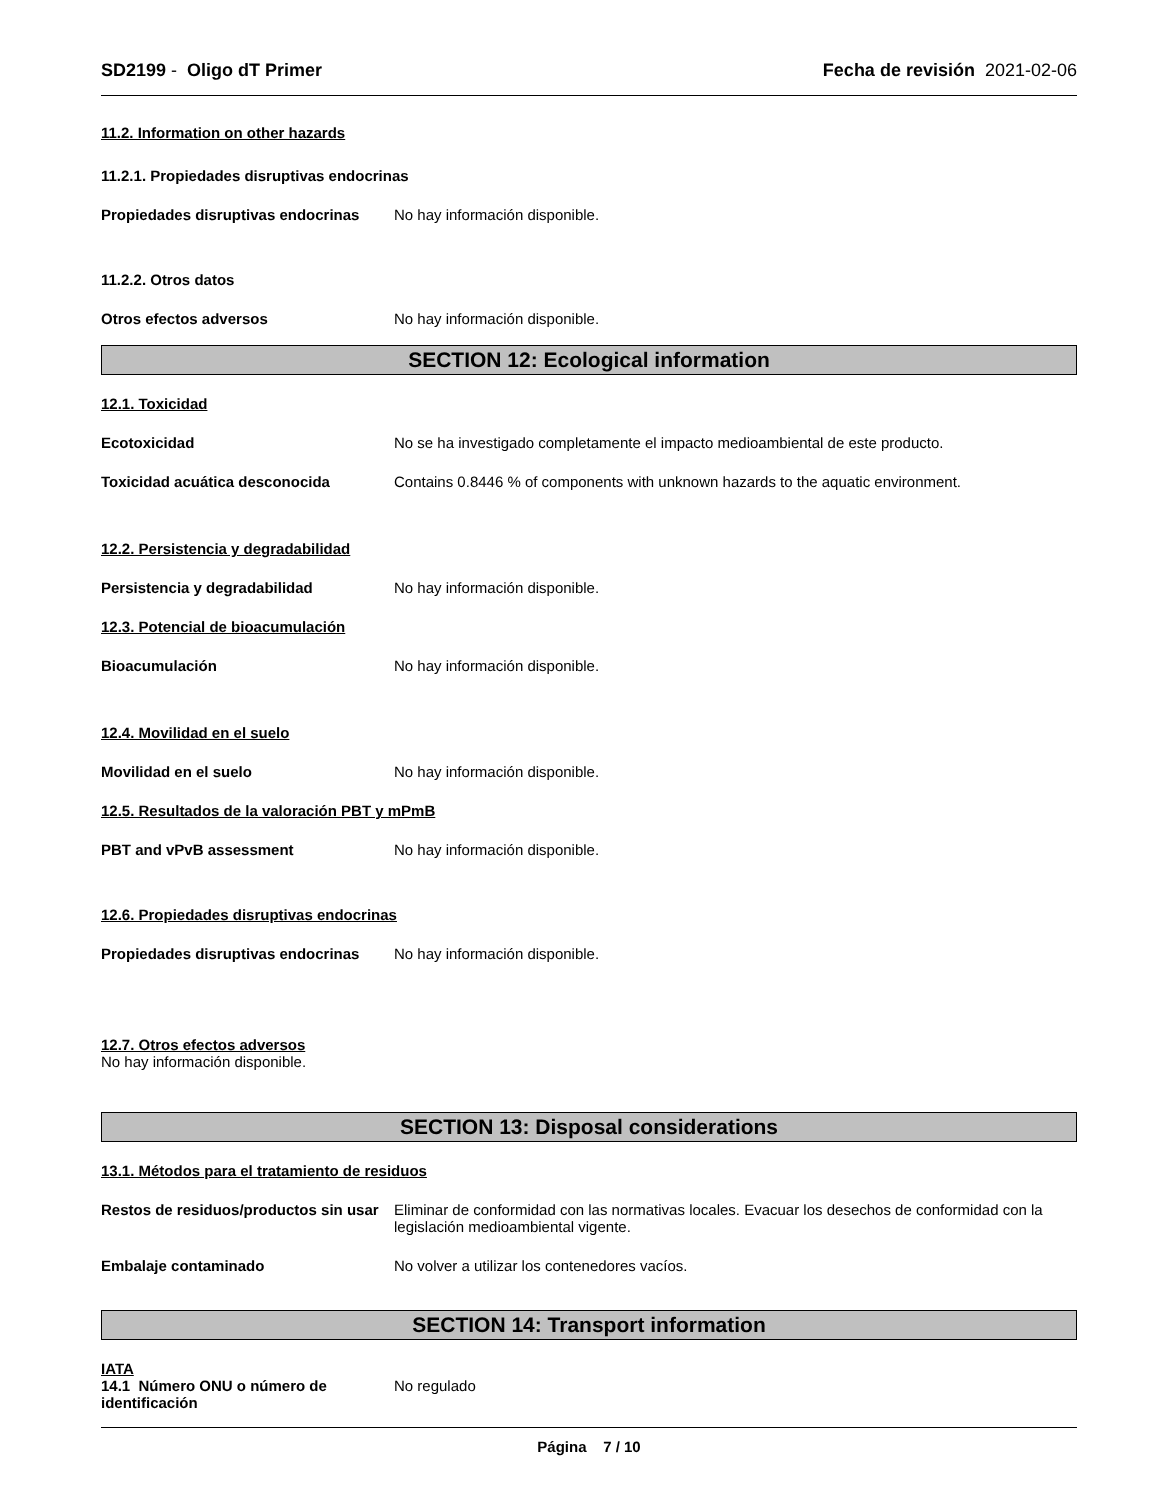SD2199 - Oligo dT Primer Fecha de revisión 2021-02-06
11.2. Information on other hazards
11.2.1. Propiedades disruptivas endocrinas
Propiedades disruptivas endocrinas
No hay información disponible.
11.2.2. Otros datos
Otros efectos adversos No hay información disponible.
SECTION 12: Ecological information
12.1. Toxicidad
Ecotoxicidad No se ha investigado completamente el impacto medioambiental de este producto.
Toxicidad acuática desconocida Contains 0.8446 % of components with unknown hazards to the aquatic environment.
12.2. Persistencia y degradabilidad
Persistencia y degradabilidad No hay información disponible.
12.3. Potencial de bioacumulación
Bioacumulación No hay información disponible.
12.4. Movilidad en el suelo
Movilidad en el suelo No hay información disponible.
12.5. Resultados de la valoración PBT y mPmB
PBT and vPvB assessment No hay información disponible.
12.6. Propiedades disruptivas endocrinas
Propiedades disruptivas endocrinas
No hay información disponible.
12.7. Otros efectos adversos
No hay información disponible.
SECTION 13: Disposal considerations
13.1. Métodos para el tratamiento de residuos
Restos de residuos/productos sin usar
Eliminar de conformidad con las normativas locales. Evacuar los desechos de conformidad con la legislación medioambiental vigente.
Embalaje contaminado No volver a utilizar los contenedores vacíos.
SECTION 14: Transport information
IATA
14.1 Número ONU o número de identificación
No regulado
Página 7 / 10